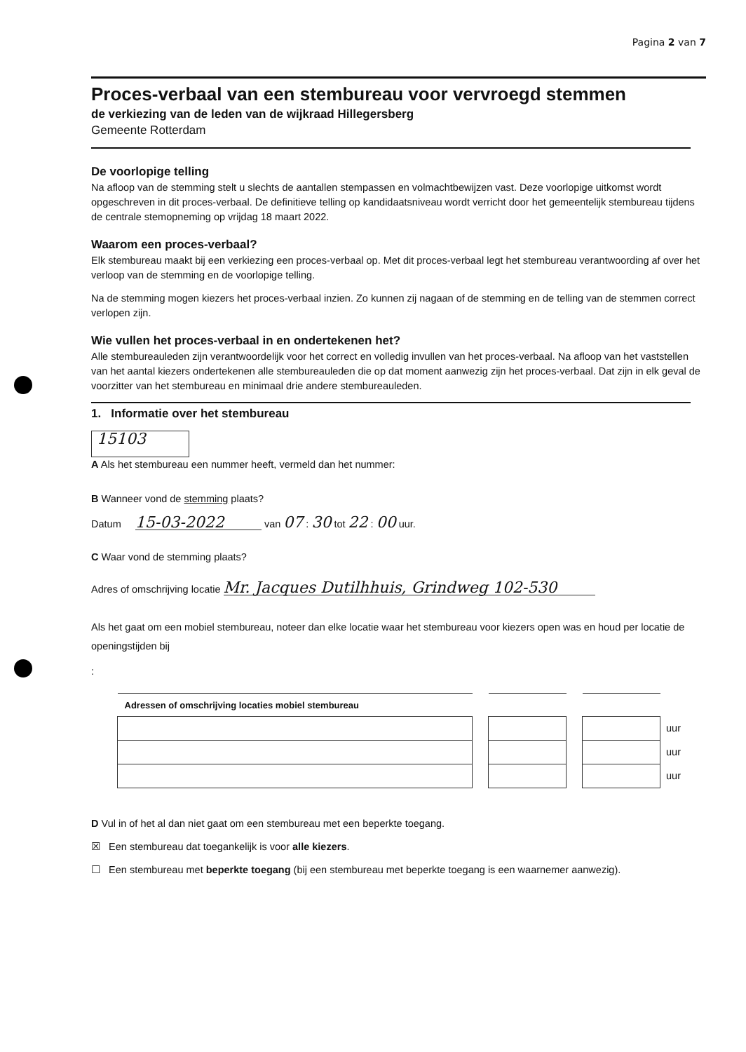Pagina 2 van 7
Proces-verbaal van een stembureau voor vervroegd stemmen
de verkiezing van de leden van de wijkraad Hillegersberg
Gemeente Rotterdam
De voorlopige telling
Na afloop van de stemming stelt u slechts de aantallen stempassen en volmachtbewijzen vast. Deze voorlopige uitkomst wordt opgeschreven in dit proces-verbaal. De definitieve telling op kandidaatsniveau wordt verricht door het gemeentelijk stembureau tijdens de centrale stemopneming op vrijdag 18 maart 2022.
Waarom een proces-verbaal?
Elk stembureau maakt bij een verkiezing een proces-verbaal op. Met dit proces-verbaal legt het stembureau verantwoording af over het verloop van de stemming en de voorlopige telling.
Na de stemming mogen kiezers het proces-verbaal inzien. Zo kunnen zij nagaan of de stemming en de telling van de stemmen correct verlopen zijn.
Wie vullen het proces-verbaal in en ondertekenen het?
Alle stembureauleden zijn verantwoordelijk voor het correct en volledig invullen van het proces-verbaal. Na afloop van het vaststellen van het aantal kiezers ondertekenen alle stembureauleden die op dat moment aanwezig zijn het proces-verbaal. Dat zijn in elk geval de voorzitter van het stembureau en minimaal drie andere stembureauleden.
1. Informatie over het stembureau
15103
A Als het stembureau een nummer heeft, vermeld dan het nummer:
B Wanneer vond de stemming plaats?
Datum 15-03-2022 van 07 : 30 tot 22 : 00 uur.
C Waar vond de stemming plaats?
Adres of omschrijving locatie Mr. Jacques Dutilhhuis, Grindweg 102-530
Als het gaat om een mobiel stembureau, noteer dan elke locatie waar het stembureau voor kiezers open was en houd per locatie de openingstijden bij
:
| Adressen of omschrijving locaties mobiel stembureau | | | | | |
| | | | | | uur |
| | | | | | uur |
| | | | | | uur |
D Vul in of het al dan niet gaat om een stembureau met een beperkte toegang.
☒ Een stembureau dat toegankelijk is voor alle kiezers.
☐ Een stembureau met beperkte toegang (bij een stembureau met beperkte toegang is een waarnemer aanwezig).